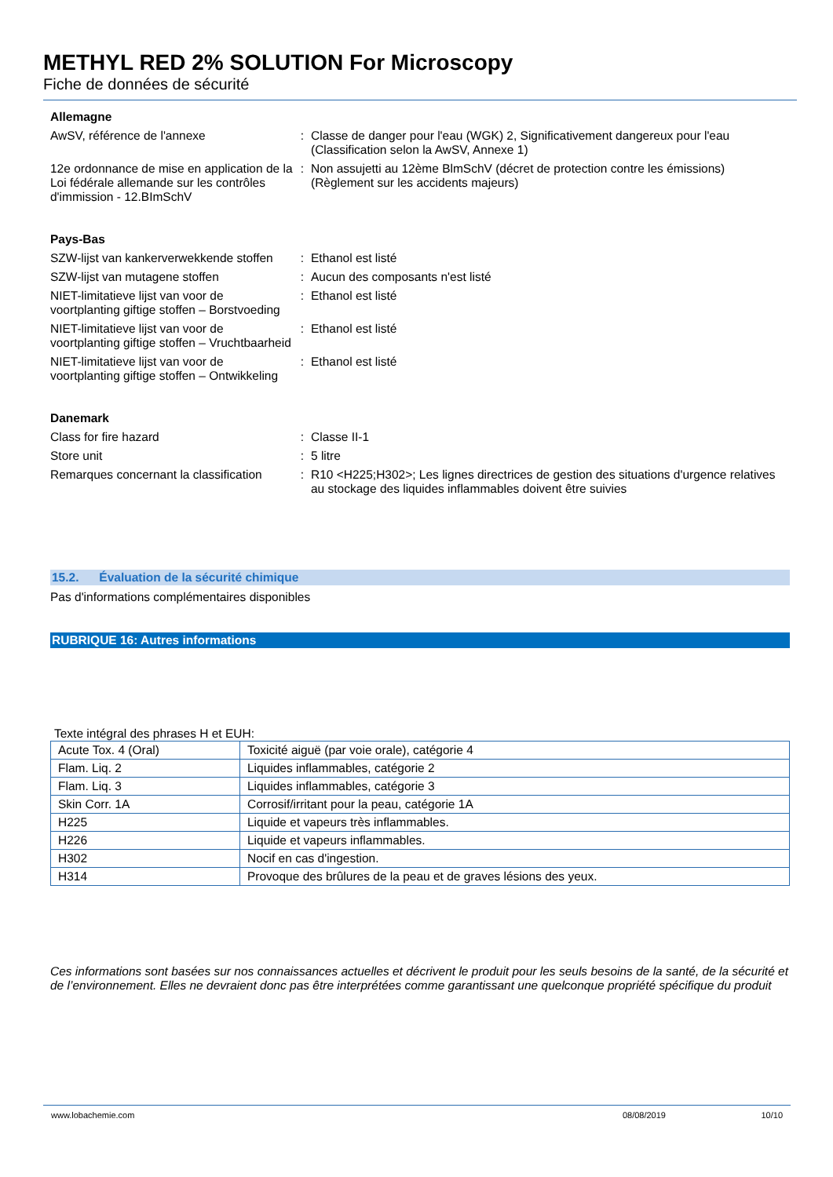METHYL RED 2% SOLUTION For Microscopy
Fiche de données de sécurité
Allemagne
AwSV, référence de l'annexe : Classe de danger pour l'eau (WGK) 2, Significativement dangereux pour l'eau (Classification selon la AwSV, Annexe 1)
12e ordonnance de mise en application de la Loi fédérale allemande sur les contrôles d'immission - 12.BImSchV
: Non assujetti au 12ème BlmSchV (décret de protection contre les émissions) (Règlement sur les accidents majeurs)
Pays-Bas
SZW-lijst van kankerverwekkende stoffen
: Ethanol est listé
SZW-lijst van mutagene stoffen : Aucun des composants n'est listé
NIET-limitatieve lijst van voor de voortplanting giftige stoffen – Borstvoeding
: Ethanol est listé
NIET-limitatieve lijst van voor de voortplanting giftige stoffen – Vruchtbaarheid
: Ethanol est listé
NIET-limitatieve lijst van voor de voortplanting giftige stoffen – Ontwikkeling
: Ethanol est listé
Danemark
Class for fire hazard : Classe II-1
Store unit : 5 litre
Remarques concernant la classification
: R10 <H225;H302>; Les lignes directrices de gestion des situations d'urgence relatives au stockage des liquides inflammables doivent être suivies
15.2. Évaluation de la sécurité chimique
Pas d'informations complémentaires disponibles
RUBRIQUE 16: Autres informations
Texte intégral des phrases H et EUH:
| Acute Tox. 4 (Oral) | Toxicité aiguë (par voie orale), catégorie 4 |
| Flam. Liq. 2 | Liquides inflammables, catégorie 2 |
| Flam. Liq. 3 | Liquides inflammables, catégorie 3 |
| Skin Corr. 1A | Corrosif/irritant pour la peau, catégorie 1A |
| H225 | Liquide et vapeurs très inflammables. |
| H226 | Liquide et vapeurs inflammables. |
| H302 | Nocif en cas d'ingestion. |
| H314 | Provoque des brûlures de la peau et de graves lésions des yeux. |
Ces informations sont basées sur nos connaissances actuelles et décrivent le produit pour les seuls besoins de la santé, de la sécurité et de l’environnement. Elles ne devraient donc pas être interprétées comme garantissant une quelconque propriété spécifique du produit
www.lobachemie.com 08/08/2019 10/10